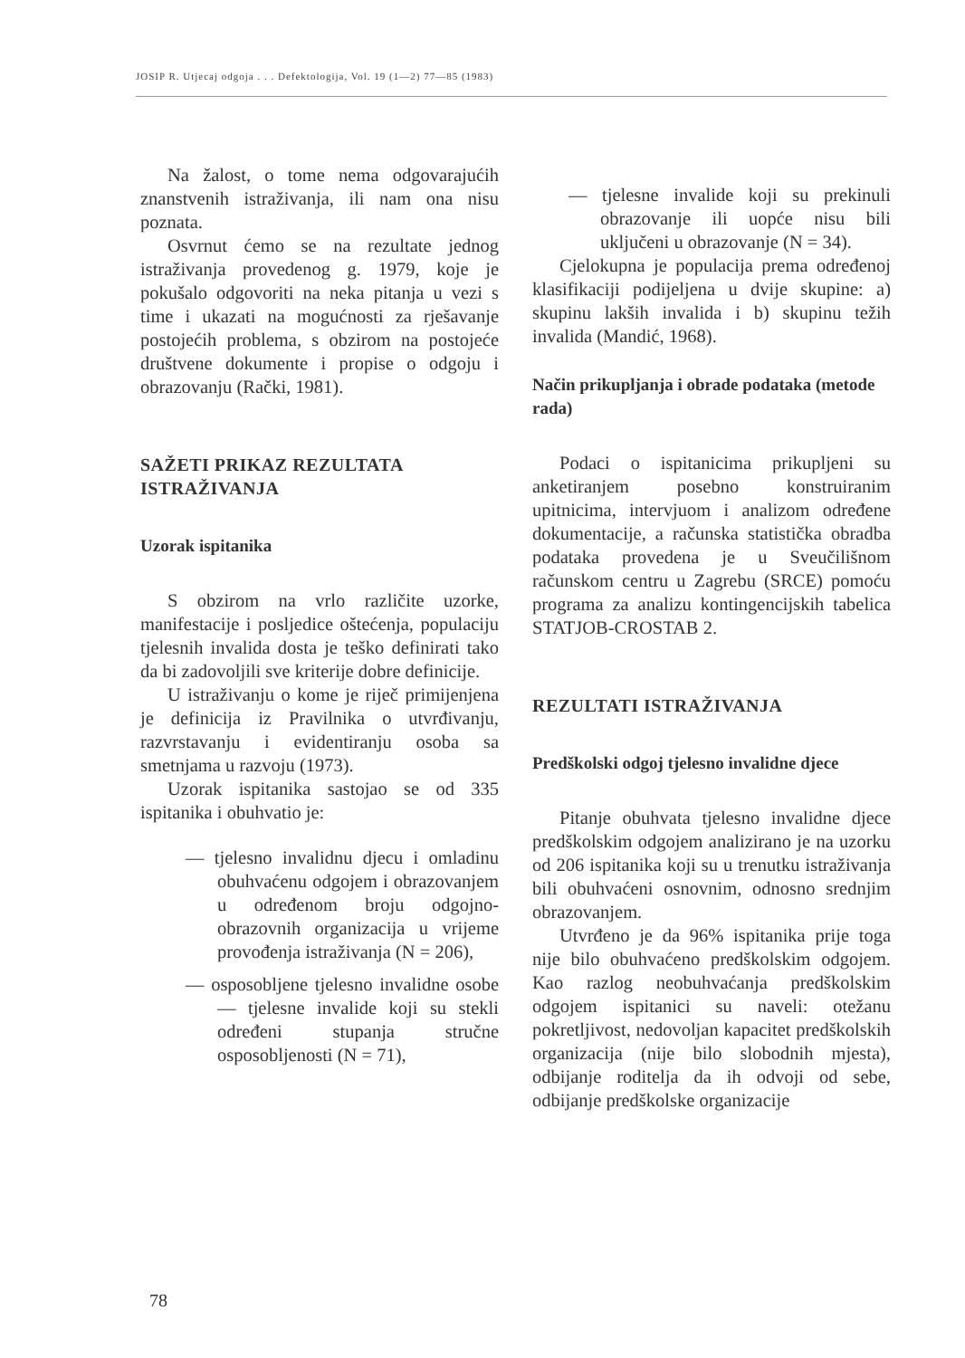JOSIP R. Utjecaj odgoja . . . Defektologija, Vol. 19 (1—2) 77—85 (1983)
Na žalost, o tome nema odgovarajućih znanstvenih istraživanja, ili nam ona nisu poznata.
Osvrnut ćemo se na rezultate jednog istraživanja provedenog g. 1979, koje je pokušalo odgovoriti na neka pitanja u vezi s time i ukazati na mogućnosti za rješavanje postojećih problema, s obzirom na postojeće društvene dokumente i propise o odgoju i obrazovanju (Rački, 1981).
SAŽETI PRIKAZ REZULTATA ISTRAŽIVANJA
Uzorak ispitanika
S obzirom na vrlo različite uzorke, manifestacije i posljedice oštećenja, populaciju tjelesnih invalida dosta je teško definirati tako da bi zadovoljili sve kriterije dobre definicije.
U istraživanju o kome je riječ primijenjena je definicija iz Pravilnika o utvrđivanju, razvrstavanju i evidentiranju osoba sa smetnjama u razvoju (1973).
Uzorak ispitanika sastojao se od 335 ispitanika i obuhvatio je:
— tjelesno invalidnu djecu i omladinu obuhvaćenu odgojem i obrazovanjem u određenom broju odgojno-obrazovnih organizacija u vrijeme provođenja istraživanja (N = 206),
— osposobljene tjelesno invalidne osobe — tjelesne invalide koji su stekli određeni stupanja stručne osposobljenosti (N = 71),
— tjelesne invalide koji su prekinuli obrazovanje ili uopće nisu bili uključeni u obrazovanje (N = 34).
Cjelokupna je populacija prema određenoj klasifikaciji podijeljena u dvije skupine: a) skupinu lakših invalida i b) skupinu težih invalida (Mandić, 1968).
Način prikupljanja i obrade podataka (metode rada)
Podaci o ispitanicima prikupljeni su anketiranjem posebno konstruiranim upitnicima, intervjuom i analizom određene dokumentacije, a računska statistička obradba podataka provedena je u Sveučilišnom računskom centru u Zagrebu (SRCE) pomoću programa za analizu kontingencijskih tabelica STATJOB-CROSTAB 2.
REZULTATI ISTRAŽIVANJA
Predškolski odgoj tjelesno invalidne djece
Pitanje obuhvata tjelesno invalidne djece predškolskim odgojem analizirano je na uzorku od 206 ispitanika koji su u trenutku istraživanja bili obuhvaćeni osnovnim, odnosno srednjim obrazovanjem.
Utvrđeno je da 96% ispitanika prije toga nije bilo obuhvaćeno predškolskim odgojem. Kao razlog neobuhvaćanja predškolskim odgojem ispitanici su naveli: otežanu pokretljivost, nedovoljan kapacitet predškolskih organizacija (nije bilo slobodnih mjesta), odbijanje roditelja da ih odvoji od sebe, odbijanje predškolske organizacije
78